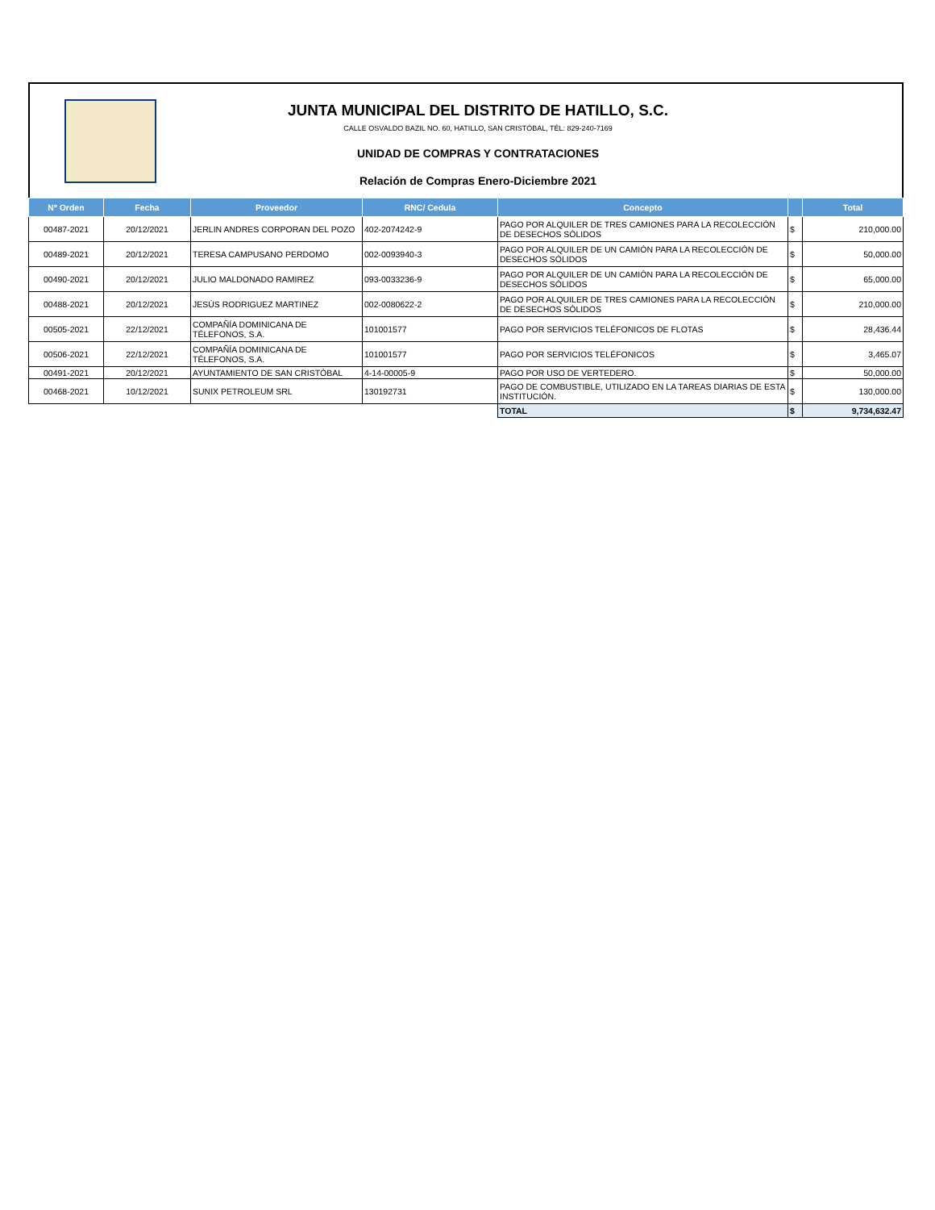JUNTA MUNICIPAL DEL DISTRITO DE HATILLO, S.C.
CALLE OSVALDO BAZIL NO. 60, HATILLO, SAN CRISTÓBAL, TÉL: 829-240-7169
UNIDAD DE COMPRAS Y CONTRATACIONES
Relación de Compras Enero-Diciembre 2021
| Nº Orden | Fecha | Proveedor | RNC/ Cedula | Concepto | | Total |
| --- | --- | --- | --- | --- | --- | --- |
| 00487-2021 | 20/12/2021 | JERLIN ANDRES CORPORAN DEL POZO | 402-2074242-9 | PAGO POR ALQUILER DE TRES CAMIONES PARA LA RECOLECCIÓN DE DESECHOS SÓLIDOS | $ | 210,000.00 |
| 00489-2021 | 20/12/2021 | TERESA CAMPUSANO PERDOMO | 002-0093940-3 | PAGO POR ALQUILER DE UN CAMIÓN PARA LA RECOLECCIÓN DE DESECHOS SÓLIDOS | $ | 50,000.00 |
| 00490-2021 | 20/12/2021 | JULIO MALDONADO RAMIREZ | 093-0033236-9 | PAGO POR ALQUILER DE UN CAMIÓN PARA LA RECOLECCIÓN DE DESECHOS SÓLIDOS | $ | 65,000.00 |
| 00488-2021 | 20/12/2021 | JESÚS RODRIGUEZ MARTINEZ | 002-0080622-2 | PAGO POR ALQUILER DE TRES CAMIONES PARA LA RECOLECCIÓN DE DESECHOS SÓLIDOS | $ | 210,000.00 |
| 00505-2021 | 22/12/2021 | COMPAÑÍA DOMINICANA DE TÉLEFONOS, S.A. | 101001577 | PAGO POR SERVICIOS TELÉFONICOS DE FLOTAS | $ | 28,436.44 |
| 00506-2021 | 22/12/2021 | COMPAÑÍA DOMINICANA DE TÉLEFONOS, S.A. | 101001577 | PAGO POR SERVICIOS TELÉFONICOS | $ | 3,465.07 |
| 00491-2021 | 20/12/2021 | AYUNTAMIENTO DE SAN CRISTÓBAL | 4-14-00005-9 | PAGO POR USO DE VERTEDERO. | $ | 50,000.00 |
| 00468-2021 | 10/12/2021 | SUNIX PETROLEUM SRL | 130192731 | PAGO DE COMBUSTIBLE, UTILIZADO EN LA TAREAS DIARIAS DE ESTA INSTITUCIÓN. | $ | 130,000.00 |
| | | | | TOTAL | $ | 9,734,632.47 |